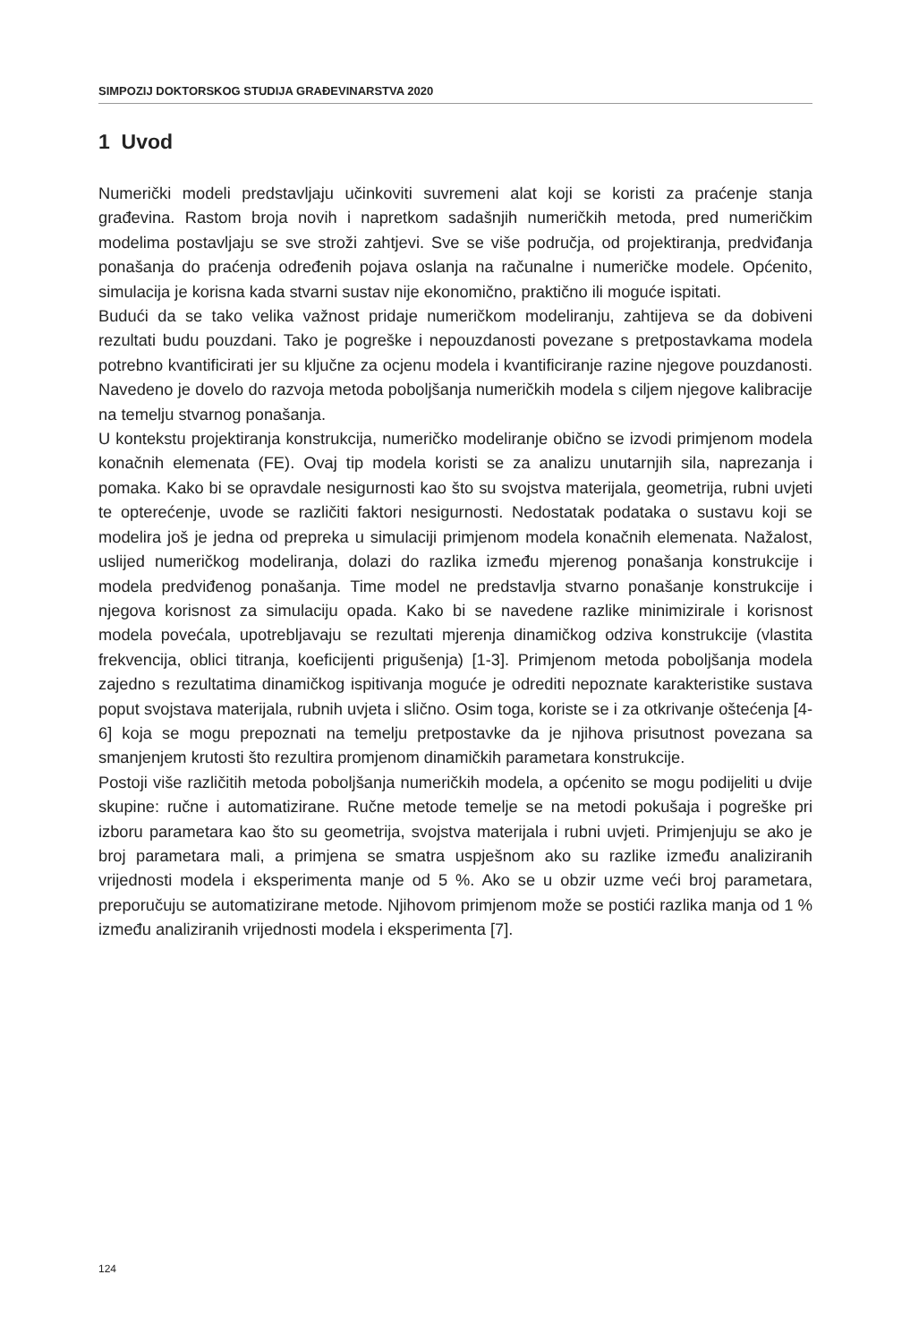SIMPOZIJ DOKTORSKOG STUDIJA GRAĐEVINARSTVA 2020
1 Uvod
Numerički modeli predstavljaju učinkoviti suvremeni alat koji se koristi za praćenje stanja građevina. Rastom broja novih i napretkom sadašnjih numeričkih metoda, pred numeričkim modelima postavljaju se sve stroži zahtjevi. Sve se više područja, od projektiranja, predviđanja ponašanja do praćenja određenih pojava oslanja na računalne i numeričke modele. Općenito, simulacija je korisna kada stvarni sustav nije ekonomično, praktično ili moguće ispitati.
Budući da se tako velika važnost pridaje numeričkom modeliranju, zahtijeva se da dobiveni rezultati budu pouzdani. Tako je pogreške i nepouzdanosti povezane s pretpostavkama modela potrebno kvantificirati jer su ključne za ocjenu modela i kvantificiranje razine njegove pouzdanosti. Navedeno je dovelo do razvoja metoda poboljšanja numeričkih modela s ciljem njegove kalibracije na temelju stvarnog ponašanja.
U kontekstu projektiranja konstrukcija, numeričko modeliranje obično se izvodi primjenom modela konačnih elemenata (FE). Ovaj tip modela koristi se za analizu unutarnjih sila, naprezanja i pomaka. Kako bi se opravdale nesigurnosti kao što su svojstva materijala, geometrija, rubni uvjeti te opterećenje, uvode se različiti faktori nesigurnosti. Nedostatak podataka o sustavu koji se modelira još je jedna od prepreka u simulaciji primjenom modela konačnih elemenata. Nažalost, uslijed numeričkog modeliranja, dolazi do razlika između mjerenog ponašanja konstrukcije i modela predviđenog ponašanja. Time model ne predstavlja stvarno ponašanje konstrukcije i njegova korisnost za simulaciju opada. Kako bi se navedene razlike minimizirale i korisnost modela povećala, upotrebljavaju se rezultati mjerenja dinamičkog odziva konstrukcije (vlastita frekvencija, oblici titranja, koeficijenti prigušenja) [1-3]. Primjenom metoda poboljšanja modela zajedno s rezultatima dinamičkog ispitivanja moguće je odrediti nepoznate karakteristike sustava poput svojstava materijala, rubnih uvjeta i slično. Osim toga, koriste se i za otkrivanje oštećenja [4-6] koja se mogu prepoznati na temelju pretpostavke da je njihova prisutnost povezana sa smanjenjem krutosti što rezultira promjenom dinamičkih parametara konstrukcije.
Postoji više različitih metoda poboljšanja numeričkih modela, a općenito se mogu podijeliti u dvije skupine: ručne i automatizirane. Ručne metode temelje se na metodi pokušaja i pogreške pri izboru parametara kao što su geometrija, svojstva materijala i rubni uvjeti. Primjenjuju se ako je broj parametara mali, a primjena se smatra uspješnom ako su razlike između analiziranih vrijednosti modela i eksperimenta manje od 5 %. Ako se u obzir uzme veći broj parametara, preporučuju se automatizirane metode. Njihovom primjenom može se postići razlika manja od 1 % između analiziranih vrijednosti modela i eksperimenta [7].
124